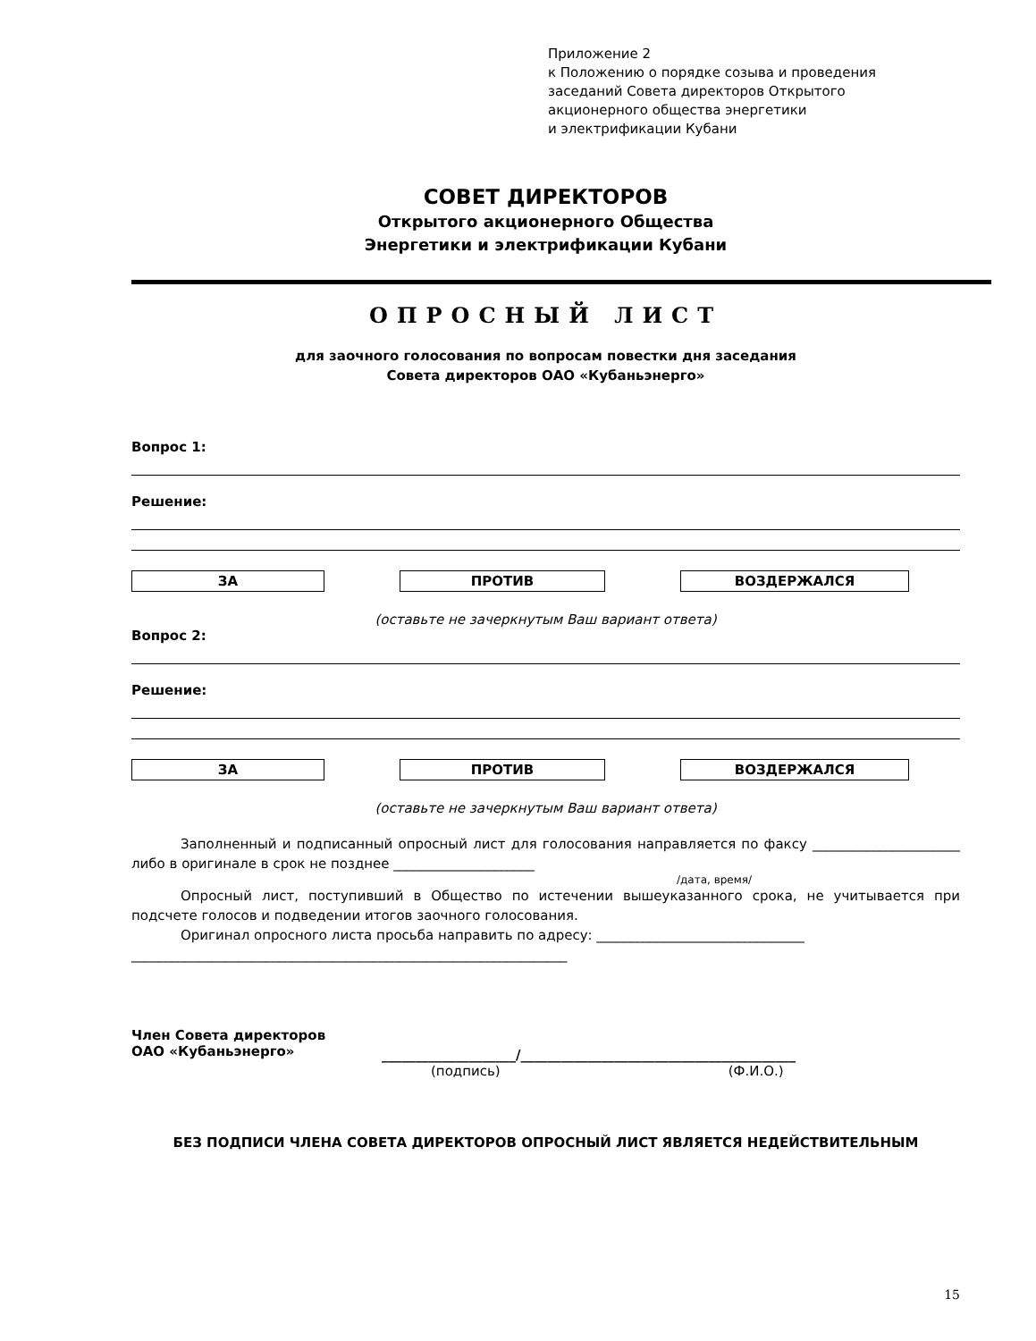Приложение 2
к Положению о порядке созыва и проведения
заседаний Совета директоров Открытого
акционерного общества энергетики
и электрификации Кубани
СОВЕТ ДИРЕКТОРОВ
Открытого акционерного Общества
Энергетики и электрификации Кубани
ОПРОСНЫЙ ЛИСТ
для заочного голосования по вопросам повестки дня заседания
Совета директоров ОАО «Кубаньэнерго»
Вопрос 1:
Решение:
ЗА ПРОТИВ ВОЗДЕРЖАЛСЯ
(оставьте не зачеркнутым Ваш вариант ответа)
Вопрос 2:
Решение:
ЗА ПРОТИВ ВОЗДЕРЖАЛСЯ
(оставьте не зачеркнутым Ваш вариант ответа)
Заполненный и подписанный опросный лист для голосования направляется по факсу ______________________ либо в оригинале в срок не позднее _____________________
/дата, время/
Опросный лист, поступивший в Общество по истечении вышеуказанного срока, не учитывается при подсчете голосов и подведении итогов заочного голосования.
Оригинал опросного листа просьба направить по адресу: _______________________________
_________________________________________________________________
Член Совета директоров
ОАО «Кубаньэнерго»
____________________/_________________________________________
(подпись) (Ф.И.О.)
БЕЗ ПОДПИСИ ЧЛЕНА СОВЕТА ДИРЕКТОРОВ ОПРОСНЫЙ ЛИСТ ЯВЛЯЕТСЯ НЕДЕЙСТВИТЕЛЬНЫМ
15